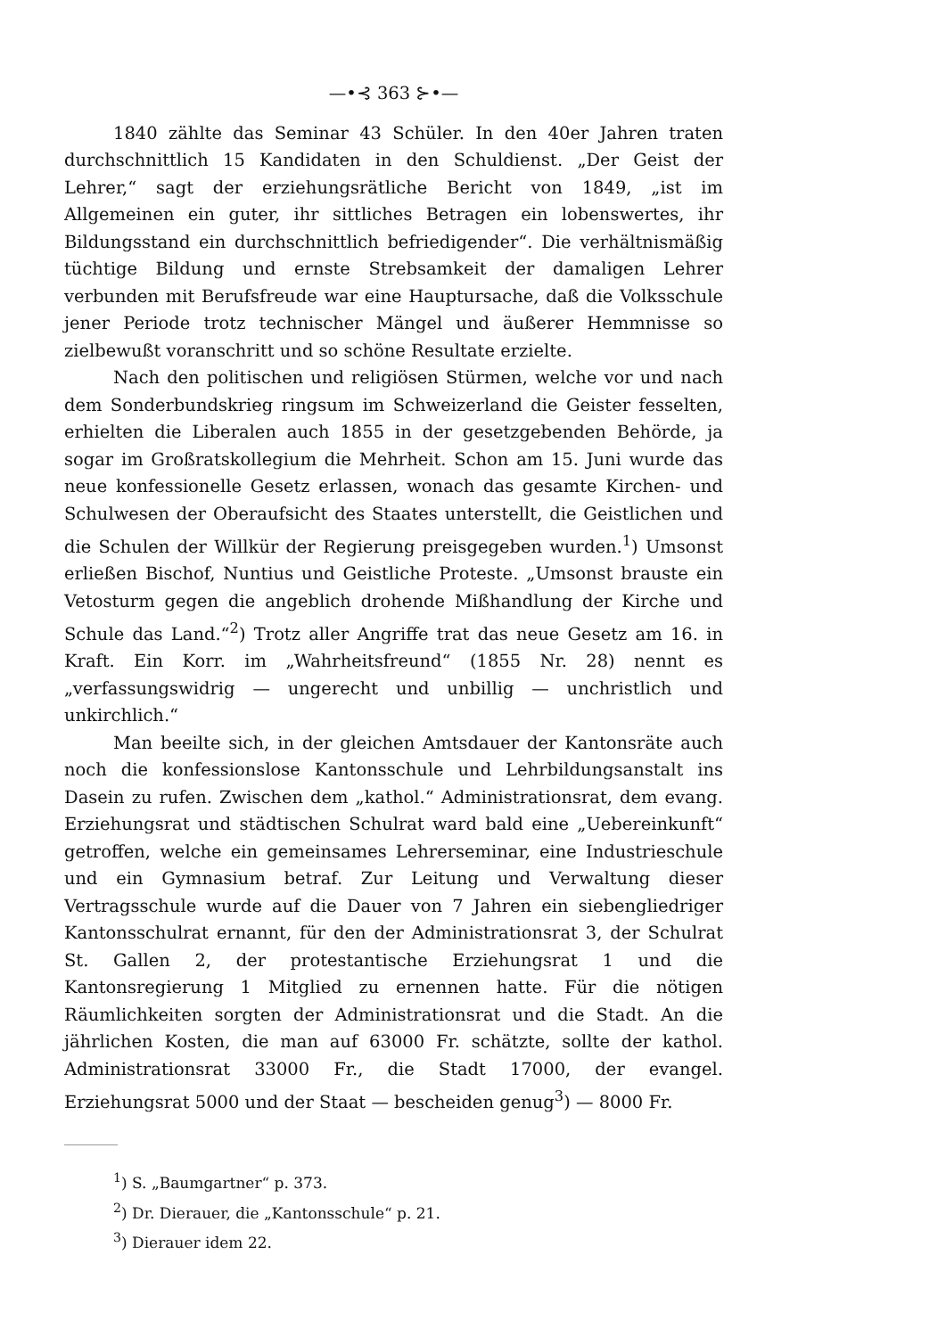—•⊰ 363 ⊱•—
1840 zählte das Seminar 43 Schüler. In den 40er Jahren traten durchschnittlich 15 Kandidaten in den Schuldienst. „Der Geist der Lehrer,“ sagt der erziehungsrätliche Bericht von 1849, „ist im Allgemeinen ein guter, ihr sittliches Betragen ein lobenswertes, ihr Bildungsstand ein durchschnittlich befriedigender“. Die verhältnismäßig tüchtige Bildung und ernste Strebsamkeit der damaligen Lehrer verbunden mit Berufsfreude war eine Hauptursache, daß die Volksschule jener Periode trotz technischer Mängel und äußerer Hemmnisse so zielbewußt voranschritt und so schöne Resultate erzielte.
Nach den politischen und religiösen Stürmen, welche vor und nach dem Sonderbundskrieg ringsum im Schweizerland die Geister fesselten, erhielten die Liberalen auch 1855 in der gesetzgebenden Behörde, ja sogar im Großratskollegium die Mehrheit. Schon am 15. Juni wurde das neue konfessionelle Gesetz erlassen, wonach das gesamte Kirchen- und Schulwesen der Oberaufsicht des Staates unterstellt, die Geistlichen und die Schulen der Willkür der Regierung preisgegeben wurden.<sup>1</sup>) Umsonst erließen Bischof, Nuntius und Geistliche Proteste. „Umsonst brauste ein Vetosturm gegen die angeblich drohende Mißhandlung der Kirche und Schule das Land.“<sup>2</sup>) Trotz aller Angriffe trat das neue Gesetz am 16. in Kraft. Ein Korr. im „Wahrheitsfreund“ (1855 Nr. 28) nennt es „verfassungswidrig — ungerecht und unbillig — unchristlich und unkirchlich.“
Man beeilte sich, in der gleichen Amtsdauer der Kantonsräte auch noch die konfessionslose Kantonsschule und Lehrbildungsanstalt ins Dasein zu rufen. Zwischen dem „kathol.“ Administrationsrat, dem evang. Erziehungsrat und städtischen Schulrat ward bald eine „Uebereinkunft“ getroffen, welche ein gemeinsames Lehrerseminar, eine Industrieschule und ein Gymnasium betraf. Zur Leitung und Verwaltung dieser Vertragsschule wurde auf die Dauer von 7 Jahren ein siebengliedriger Kantonsschulrat ernannt, für den der Administrationsrat 3, der Schulrat St. Gallen 2, der protestantische Erziehungsrat 1 und die Kantonsregierung 1 Mitglied zu ernennen hatte. Für die nötigen Räumlichkeiten sorgten der Administrationsrat und die Stadt. An die jährlichen Kosten, die man auf 63000 Fr. schätzte, sollte der kathol. Administrationsrat 33000 Fr., die Stadt 17000, der evangel. Erziehungsrat 5000 und der Staat — bescheiden genug<sup>3</sup>) — 8000 Fr.
<sup>1</sup>) S. „Baumgartner“ p. 373.
<sup>2</sup>) Dr. Dierauer, die „Kantonsschule“ p. 21.
<sup>3</sup>) Dierauer idem 22.